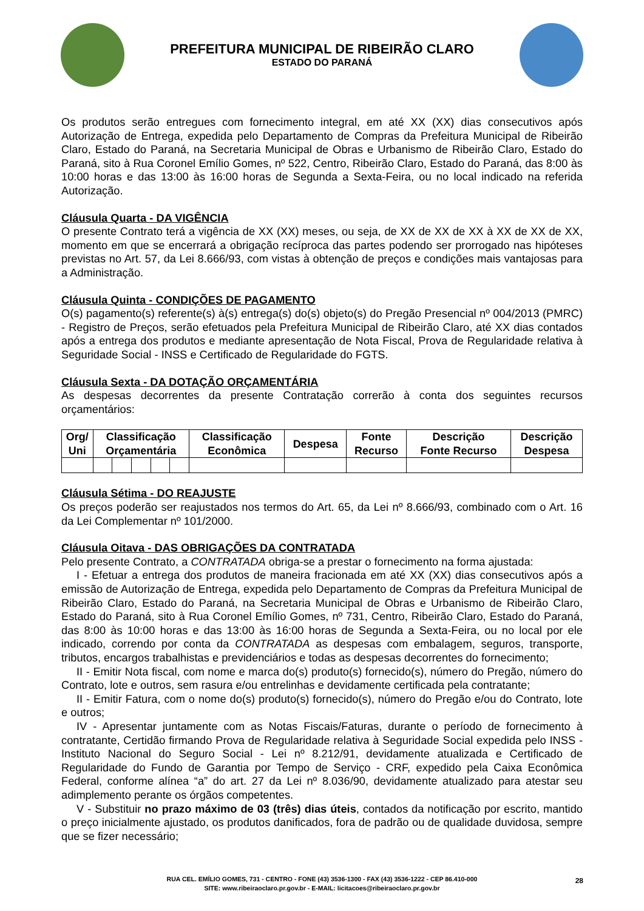PREFEITURA MUNICIPAL DE RIBEIRÃO CLARO
ESTADO DO PARANÁ
Os produtos serão entregues com fornecimento integral, em até XX (XX) dias consecutivos após Autorização de Entrega, expedida pelo Departamento de Compras da Prefeitura Municipal de Ribeirão Claro, Estado do Paraná, na Secretaria Municipal de Obras e Urbanismo de Ribeirão Claro, Estado do Paraná, sito à Rua Coronel Emílio Gomes, nº 522, Centro, Ribeirão Claro, Estado do Paraná, das 8:00 às 10:00 horas e das 13:00 às 16:00 horas de Segunda a Sexta-Feira, ou no local indicado na referida Autorização.
Cláusula Quarta - DA VIGÊNCIA
O presente Contrato terá a vigência de XX (XX) meses, ou seja, de XX de XX de XX à XX de XX de XX, momento em que se encerrará a obrigação recíproca das partes podendo ser prorrogado nas hipóteses previstas no Art. 57, da Lei 8.666/93, com vistas à obtenção de preços e condições mais vantajosas para a Administração.
Cláusula Quinta - CONDIÇÕES DE PAGAMENTO
O(s) pagamento(s) referente(s) à(s) entrega(s) do(s) objeto(s) do Pregão Presencial nº 004/2013 (PMRC) - Registro de Preços, serão efetuados pela Prefeitura Municipal de Ribeirão Claro, até XX dias contados após a entrega dos produtos e mediante apresentação de Nota Fiscal, Prova de Regularidade relativa à Seguridade Social - INSS e Certificado de Regularidade do FGTS.
Cláusula Sexta - DA DOTAÇÃO ORÇAMENTÁRIA
As despesas decorrentes da presente Contratação correrão à conta dos seguintes recursos orçamentários:
| Org/ Uni | Classificação Orçamentária | | | | | Classificação Econômica | Despesa | Fonte Recurso | Descrição Fonte Recurso | Descrição Despesa |
| --- | --- | --- | --- | --- | --- | --- | --- | --- | --- | --- |
Cláusula Sétima - DO REAJUSTE
Os preços poderão ser reajustados nos termos do Art. 65, da Lei nº 8.666/93, combinado com o Art. 16 da Lei Complementar nº 101/2000.
Cláusula Oitava - DAS OBRIGAÇÕES DA CONTRATADA
Pelo presente Contrato, a CONTRATADA obriga-se a prestar o fornecimento na forma ajustada:
I - Efetuar a entrega dos produtos de maneira fracionada em até XX (XX) dias consecutivos após a emissão de Autorização de Entrega, expedida pelo Departamento de Compras da Prefeitura Municipal de Ribeirão Claro, Estado do Paraná, na Secretaria Municipal de Obras e Urbanismo de Ribeirão Claro, Estado do Paraná, sito à Rua Coronel Emílio Gomes, nº 731, Centro, Ribeirão Claro, Estado do Paraná, das 8:00 às 10:00 horas e das 13:00 às 16:00 horas de Segunda a Sexta-Feira, ou no local por ele indicado, correndo por conta da CONTRATADA as despesas com embalagem, seguros, transporte, tributos, encargos trabalhistas e previdenciários e todas as despesas decorrentes do fornecimento;
II - Emitir Nota fiscal, com nome e marca do(s) produto(s) fornecido(s), número do Pregão, número do Contrato, lote e outros, sem rasura e/ou entrelinhas e devidamente certificada pela contratante;
II - Emitir Fatura, com o nome do(s) produto(s) fornecido(s), número do Pregão e/ou do Contrato, lote e outros;
IV - Apresentar juntamente com as Notas Fiscais/Faturas, durante o período de fornecimento à contratante, Certidão firmando Prova de Regularidade relativa à Seguridade Social expedida pelo INSS - Instituto Nacional do Seguro Social - Lei nº 8.212/91, devidamente atualizada e Certificado de Regularidade do Fundo de Garantia por Tempo de Serviço - CRF, expedido pela Caixa Econômica Federal, conforme alínea “a” do art. 27 da Lei nº 8.036/90, devidamente atualizado para atestar seu adimplemento perante os órgãos competentes.
V - Substituir no prazo máximo de 03 (três) dias úteis, contados da notificação por escrito, mantido o preço inicialmente ajustado, os produtos danificados, fora de padrão ou de qualidade duvidosa, sempre que se fizer necessário;
RUA CEL. EMÍLIO GOMES, 731 - CENTRO - FONE (43) 3536-1300 - FAX (43) 3536-1222 - CEP 86.410-000
SITE: www.ribeiraoclaro.pr.gov.br - E-MAIL: licitacoes@ribeiraoclaro.pr.gov.br
28